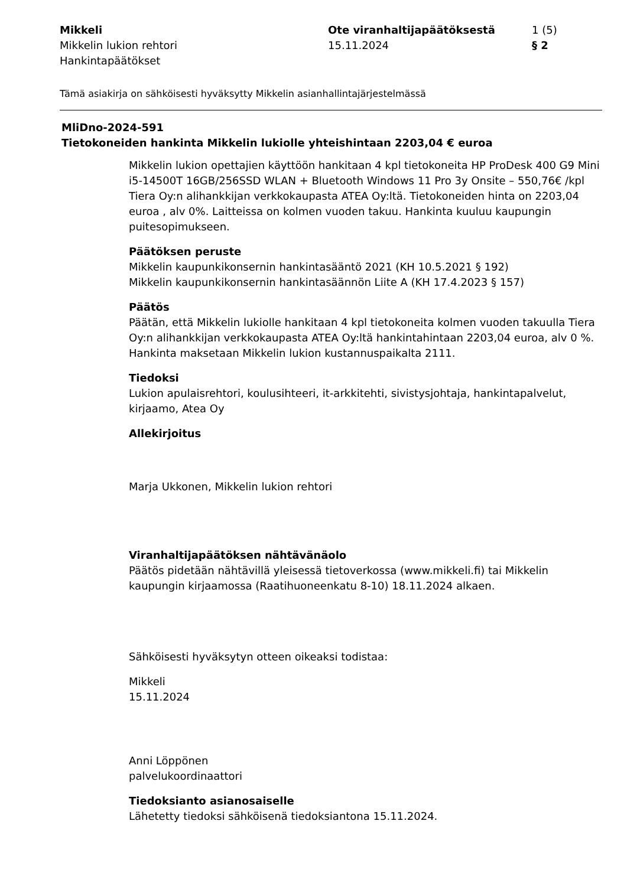Mikkeli
Mikkelin lukion rehtori
Hankintapäätökset
Ote viranhaltijapäätöksestä
15.11.2024
1 (5)
§ 2
Tämä asiakirja on sähköisesti hyväksytty Mikkelin asianhallintajärjestelmässä
MliDno-2024-591
Tietokoneiden hankinta Mikkelin lukiolle yhteishintaan 2203,04 € euroa
Mikkelin lukion opettajien käyttöön hankitaan 4 kpl tietokoneita HP ProDesk 400 G9 Mini i5-14500T 16GB/256SSD WLAN + Bluetooth Windows 11 Pro 3y Onsite – 550,76€ /kpl Tiera Oy:n alihankkijan verkkokaupasta ATEA Oy:ltä. Tietokoneiden hinta on 2203,04 euroa , alv 0%. Laitteissa on kolmen vuoden takuu. Hankinta kuuluu kaupungin puitesopimukseen.
Päätöksen peruste
Mikkelin kaupunkikonsernin hankintasääntö 2021 (KH 10.5.2021 § 192)
Mikkelin kaupunkikonsernin hankintasäännön Liite A (KH 17.4.2023 § 157)
Päätös
Päätän, että Mikkelin lukiolle hankitaan 4 kpl tietokoneita kolmen vuoden takuulla Tiera Oy:n alihankkijan verkkokaupasta ATEA Oy:ltä hankintahintaan 2203,04 euroa, alv 0 %. Hankinta maksetaan Mikkelin lukion kustannuspaikalta 2111.
Tiedoksi
Lukion apulaisrehtori, koulusihteeri, it-arkkitehti, sivistysjohtaja, hankintapalvelut, kirjaamo, Atea Oy
Allekirjoitus
Marja Ukkonen, Mikkelin lukion rehtori
Viranhaltijapäätöksen nähtävänäolo
Päätös pidetään nähtävillä yleisessä tietoverkossa (www.mikkeli.fi) tai Mikkelin kaupungin kirjaamossa (Raatihuoneenkatu 8-10) 18.11.2024 alkaen.
Sähköisesti hyväksytyn otteen oikeaksi todistaa:
Mikkeli
15.11.2024
Anni Löppönen
palvelukoordinaattori
Tiedoksianto asianosaiselle
Lähetetty tiedoksi sähköisenä tiedoksiantona 15.11.2024.